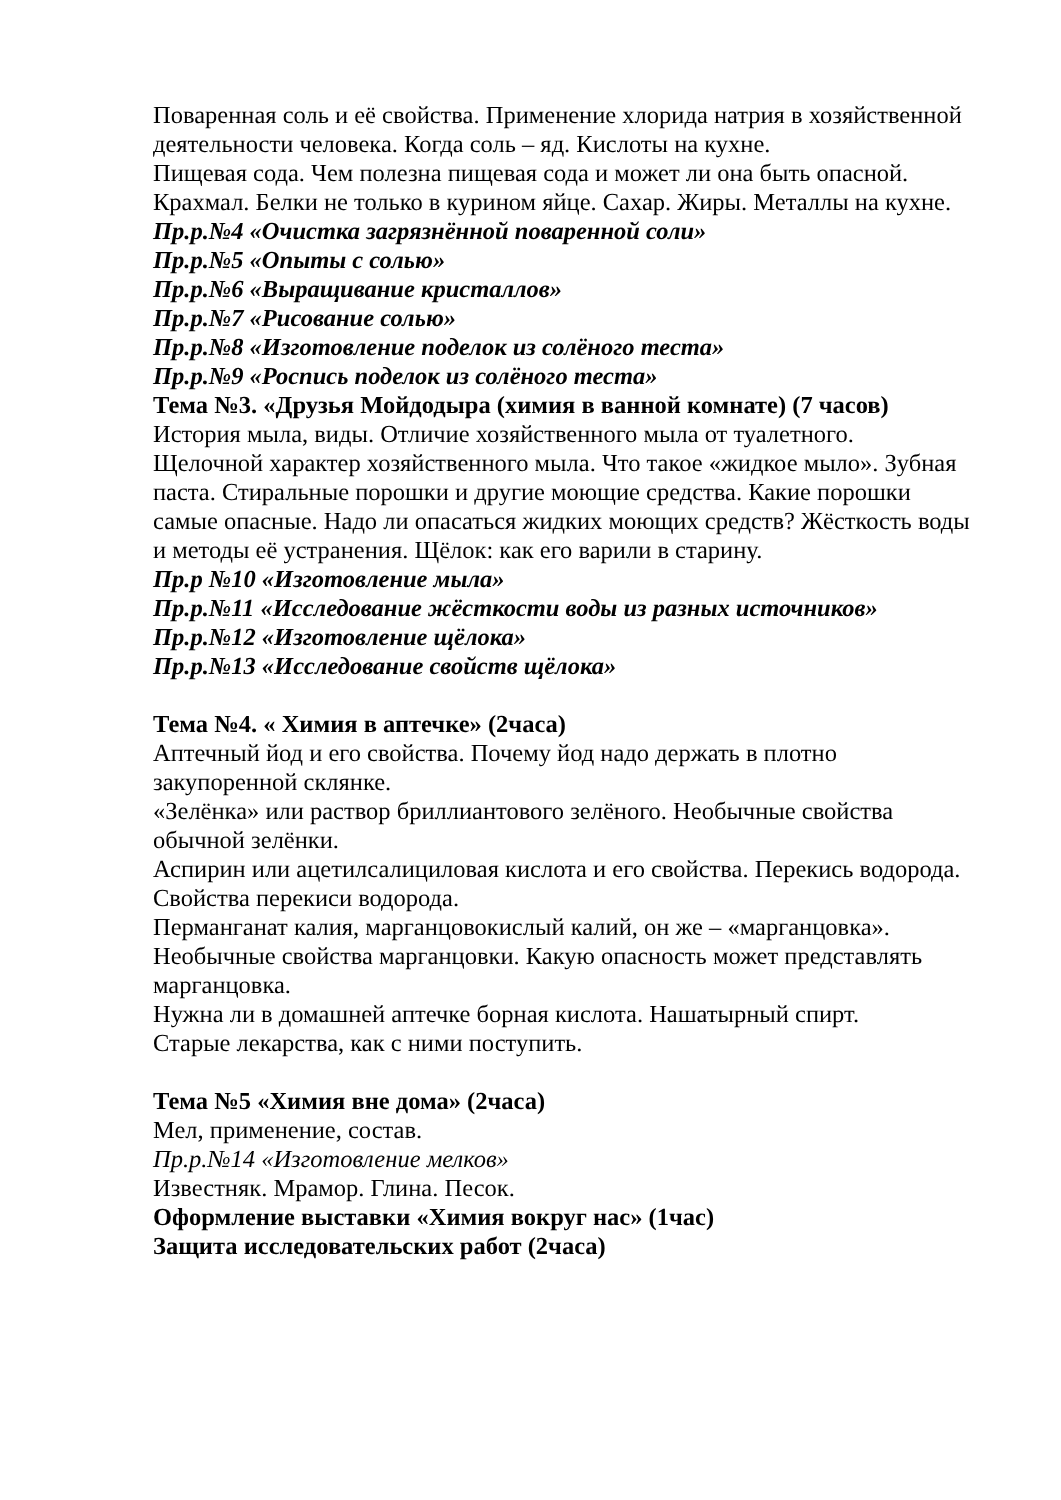Поваренная соль и её свойства. Применение хлорида натрия в хозяйственной деятельности человека. Когда соль – яд. Кислоты на кухне.
Пищевая сода. Чем полезна пищевая сода и может ли она быть опасной.
Крахмал. Белки не только в курином яйце. Сахар. Жиры. Металлы на кухне.
Пр.р.№4 «Очистка загрязнённой поваренной соли»
Пр.р.№5 «Опыты с солью»
Пр.р.№6 «Выращивание кристаллов»
Пр.р.№7 «Рисование солью»
Пр.р.№8 «Изготовление поделок из солёного теста»
Пр.р.№9 «Роспись поделок из солёного теста»
Тема №3. «Друзья Мойдодыра (химия в ванной комнате) (7 часов)
История мыла, виды. Отличие хозяйственного мыла от туалетного.
Щелочной характер хозяйственного мыла. Что такое «жидкое мыло». Зубная паста. Стиральные порошки и другие моющие средства. Какие порошки самые опасные. Надо ли опасаться жидких моющих средств? Жёсткость воды и методы её устранения. Щёлок: как его варили в старину.
Пр.р №10 «Изготовление мыла»
Пр.р.№11 «Исследование жёсткости воды из разных источников»
Пр.р.№12 «Изготовление щёлока»
Пр.р.№13 «Исследование свойств щёлока»
Тема №4. « Химия в аптечке» (2часа)
Аптечный йод и его свойства. Почему йод надо держать в плотно закупоренной склянке.
«Зелёнка» или раствор бриллиантового зелёного. Необычные свойства обычной зелёнки.
Аспирин или ацетилсалициловая кислота и его свойства. Перекись водорода. Свойства перекиси водорода.
Перманганат калия, марганцовокислый калий, он же – «марганцовка». Необычные свойства марганцовки. Какую опасность может представлять марганцовка.
Нужна ли в домашней аптечке борная кислота. Нашатырный спирт.
Старые лекарства, как с ними поступить.
Тема №5 «Химия вне дома» (2часа)
Мел, применение, состав.
Пр.р.№14 «Изготовление мелков»
Известняк. Мрамор. Глина. Песок.
Оформление выставки «Химия вокруг нас» (1час)
Защита исследовательских работ (2часа)